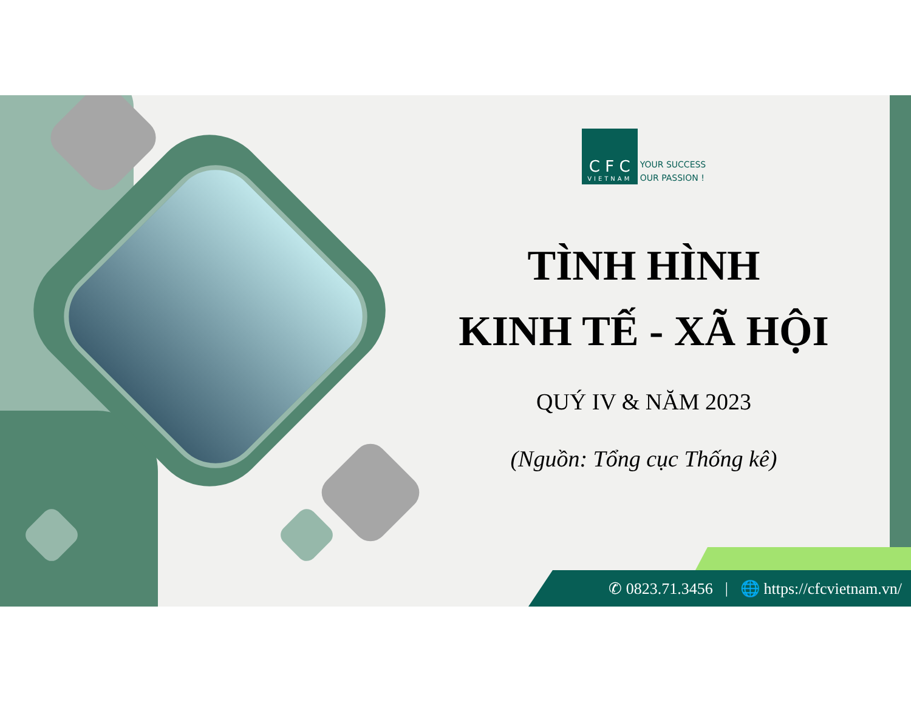C F C
VIETNAM
YOUR SUCCESS
OUR PASSION !
TÌNH HÌNH
KINH TẾ - XÃ HỘI
QUÝ IV & NĂM 2023
(Nguồn: Tổng cục Thống kê)
✆ 0823.71.3456 | 🌐 https://cfcvietnam.vn/